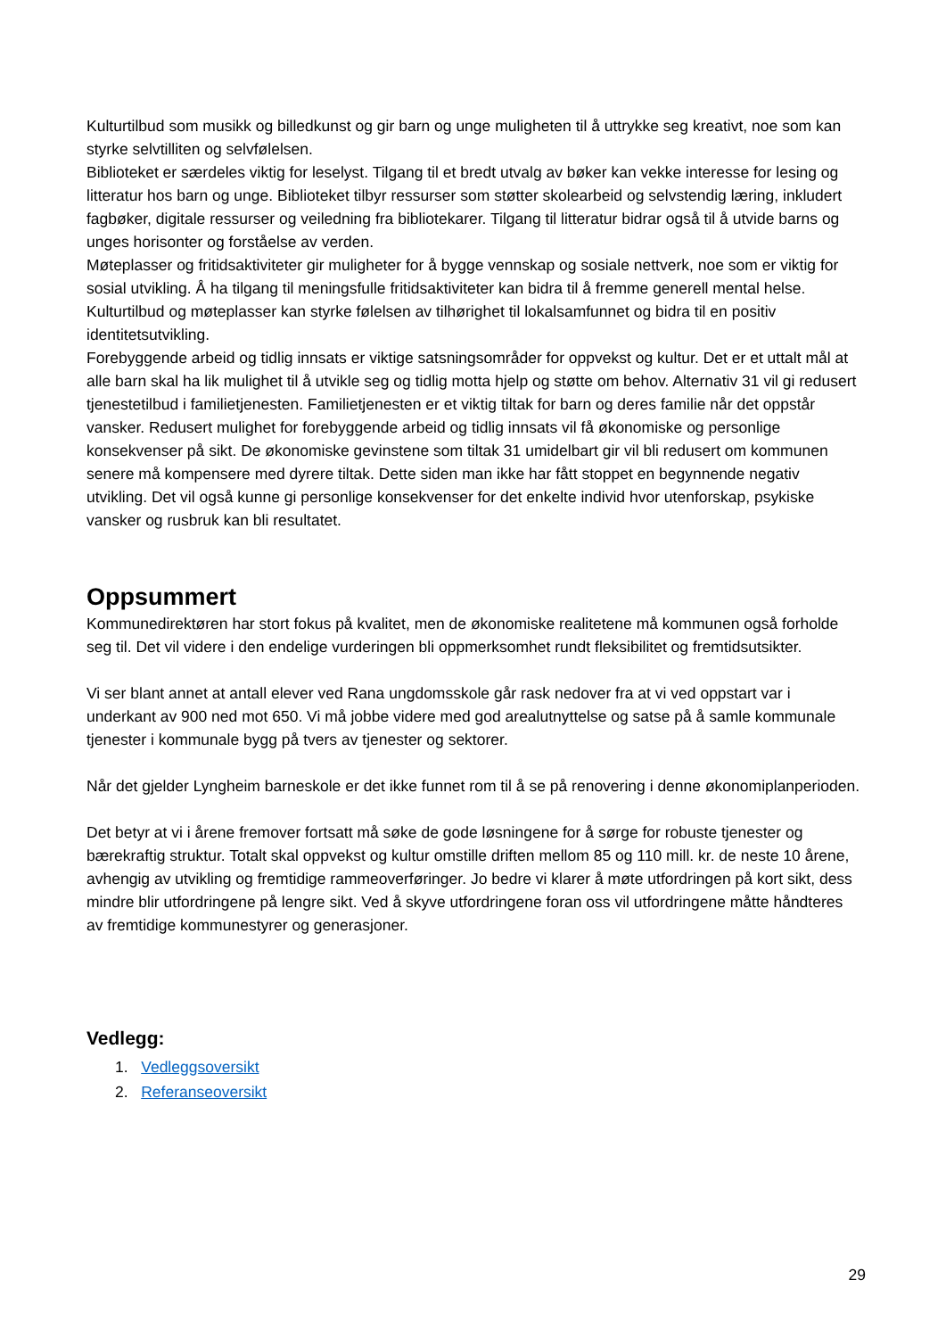Kulturtilbud som musikk og billedkunst og gir barn og unge muligheten til å uttrykke seg kreativt, noe som kan styrke selvtilliten og selvfølelsen.
Biblioteket er særdeles viktig for leselyst. Tilgang til et bredt utvalg av bøker kan vekke interesse for lesing og litteratur hos barn og unge. Biblioteket tilbyr ressurser som støtter skolearbeid og selvstendig læring, inkludert fagbøker, digitale ressurser og veiledning fra bibliotekarer. Tilgang til litteratur bidrar også til å utvide barns og unges horisonter og forståelse av verden.
Møteplasser og fritidsaktiviteter gir muligheter for å bygge vennskap og sosiale nettverk, noe som er viktig for sosial utvikling. Å ha tilgang til meningsfulle fritidsaktiviteter kan bidra til å fremme generell mental helse. Kulturtilbud og møteplasser kan styrke følelsen av tilhørighet til lokalsamfunnet og bidra til en positiv identitetsutvikling.
Forebyggende arbeid og tidlig innsats er viktige satsningsområder for oppvekst og kultur. Det er et uttalt mål at alle barn skal ha lik mulighet til å utvikle seg og tidlig motta hjelp og støtte om behov. Alternativ 31 vil gi redusert tjenestetilbud i familietjenesten. Familietjenesten er et viktig tiltak for barn og deres familie når det oppstår vansker. Redusert mulighet for forebyggende arbeid og tidlig innsats vil få økonomiske og personlige konsekvenser på sikt. De økonomiske gevinstene som tiltak 31 umidelbart gir vil bli redusert om kommunen senere må kompensere med dyrere tiltak. Dette siden man ikke har fått stoppet en begynnende negativ utvikling. Det vil også kunne gi personlige konsekvenser for det enkelte individ hvor utenforskap, psykiske vansker og rusbruk kan bli resultatet.
Oppsummert
Kommunedirektøren har stort fokus på kvalitet, men de økonomiske realitetene må kommunen også forholde seg til. Det vil videre i den endelige vurderingen bli oppmerksomhet rundt fleksibilitet og fremtidsutsikter.
Vi ser blant annet at antall elever ved Rana ungdomsskole går rask nedover fra at vi ved oppstart var i underkant av 900 ned mot 650. Vi må jobbe videre med god arealutnyttelse og satse på å samle kommunale tjenester i kommunale bygg på tvers av tjenester og sektorer.
Når det gjelder Lyngheim barneskole er det ikke funnet rom til å se på renovering i denne økonomiplanperioden.
Det betyr at vi i årene fremover fortsatt må søke de gode løsningene for å sørge for robuste tjenester og bærekraftig struktur. Totalt skal oppvekst og kultur omstille driften mellom 85 og 110 mill. kr. de neste 10 årene, avhengig av utvikling og fremtidige rammeoverføringer. Jo bedre vi klarer å møte utfordringen på kort sikt, dess mindre blir utfordringene på lengre sikt. Ved å skyve utfordringene foran oss vil utfordringene måtte håndteres av fremtidige kommunestyrer og generasjoner.
Vedlegg:
1. Vedleggsoversikt
2. Referanseoversikt
29